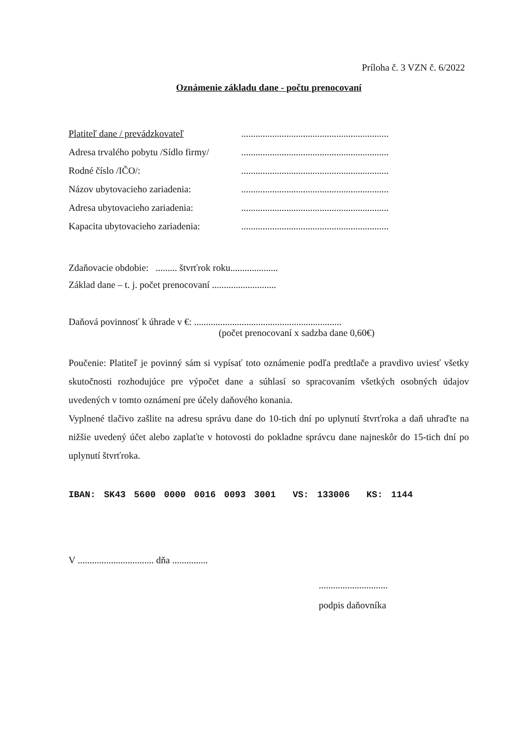Príloha č. 3 VZN č. 6/2022
Oznámenie základu dane - počtu prenocovaní
Platiteľ dane / prevádzkovateľ..............................................................
Adresa trvalého pobytu /Sídlo firmy/..............................................................
Rodné číslo /IČO/:..............................................................
Názov ubytovacieho zariadenia:..............................................................
Adresa ubytovacieho zariadenia:..............................................................
Kapacita ubytovacieho zariadenia:..............................................................
Zdaňovacie obdobie: ......... štvrťrok roku....................
Základ dane – t. j. počet prenocovaní ...........................
Daňová povinnosť k úhrade v €: ..............................................................
(počet prenocovaní x sadzba dane 0,60€)
Poučenie: Platiteľ je povinný sám si vypísať toto oznámenie podľa predtlače a pravdivo uviesť všetky skutočnosti rozhodujúce pre výpočet dane a súhlasí so spracovaním všetkých osobných údajov uvedených v tomto oznámení pre účely daňového konania.
Vyplnené tlačivo zašlite na adresu správu dane do 10-tich dní po uplynutí štvrťroka a daň uhraďte na nižšie uvedený účet alebo zaplaťte v hotovosti do pokladne správcu dane najneskôr do 15-tich dní po uplynutí štvrťroka.
IBAN: SK43 5600 0000 0016 0093 3001 VS: 133006 KS: 1144
V ................................ dňa ...............
.............................
podpis daňovníka